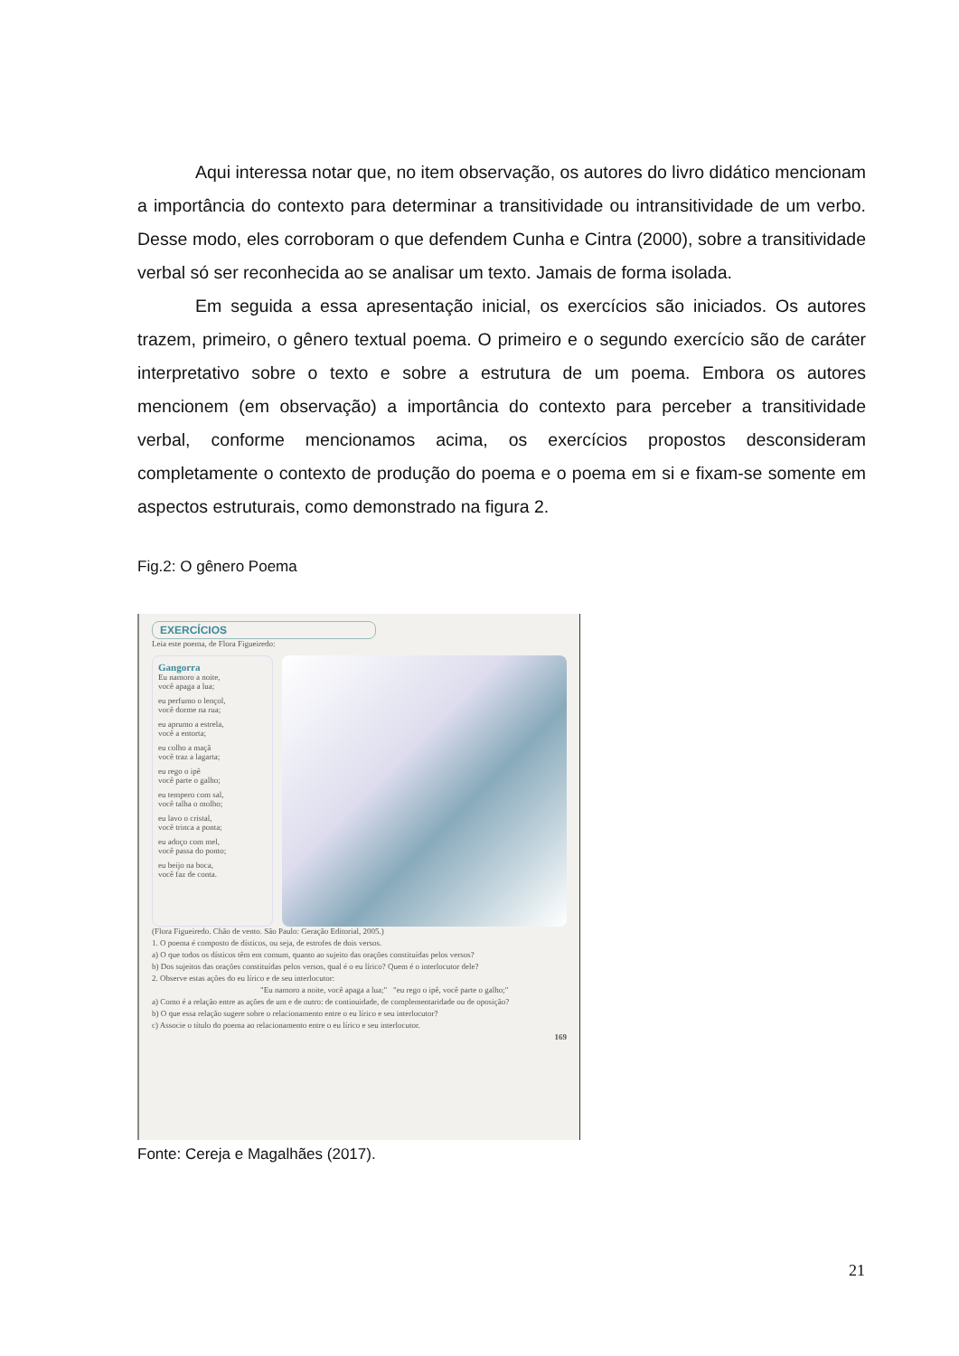Aqui interessa notar que, no item observação, os autores do livro didático mencionam a importância do contexto para determinar a transitividade ou intransitividade de um verbo. Desse modo, eles corroboram o que defendem Cunha e Cintra (2000), sobre a transitividade verbal só ser reconhecida ao se analisar um texto. Jamais de forma isolada.
Em seguida a essa apresentação inicial, os exercícios são iniciados. Os autores trazem, primeiro, o gênero textual poema. O primeiro e o segundo exercício são de caráter interpretativo sobre o texto e sobre a estrutura de um poema. Embora os autores mencionem (em observação) a importância do contexto para perceber a transitividade verbal, conforme mencionamos acima, os exercícios propostos desconsideram completamente o contexto de produção do poema e o poema em si e fixam-se somente em aspectos estruturais, como demonstrado na figura 2.
Fig.2: O gênero Poema
EXERCÍCIOS
Leia este poema, de Flora Figueiredo:
Gangorra
Eu namoro a noite,
você apaga a lua;
eu perfumo o lençol,
você dorme na rua;
eu aprumo a estrela,
você a entorta;
eu colho a maçã
você traz a lagarta;
eu rego o ipê
você parte o galho;
eu tempero com sal,
você talha o molho;
eu lavo o cristal,
você trinca a ponta;
eu adoço com mel,
você passa do ponto;
eu beijo na boca,
você faz de conta.
(Flora Figueiredo. Chão de vento. São Paulo: Geração Editorial, 2005.)
1. O poema é composto de dísticos, ou seja, de estrofes de dois versos.
a) O que todos os dísticos têm em comum, quanto ao sujeito das orações constituídas pelos versos?
b) Dos sujeitos das orações constituídas pelos versos, qual é o eu lírico? Quem é o interlocutor dele?
2. Observe estas ações do eu lírico e de seu interlocutor:
"Eu namoro a noite, você apaga a lua;" "eu rego o ipê, você parte o galho;"
a) Como é a relação entre as ações de um e de outro: de continuidade, de complementaridade ou de oposição?
b) O que essa relação sugere sobre o relacionamento entre o eu lírico e seu interlocutor?
c) Associe o título do poema ao relacionamento entre o eu lírico e seu interlocutor.
169
Fonte: Cereja e Magalhães (2017).
21